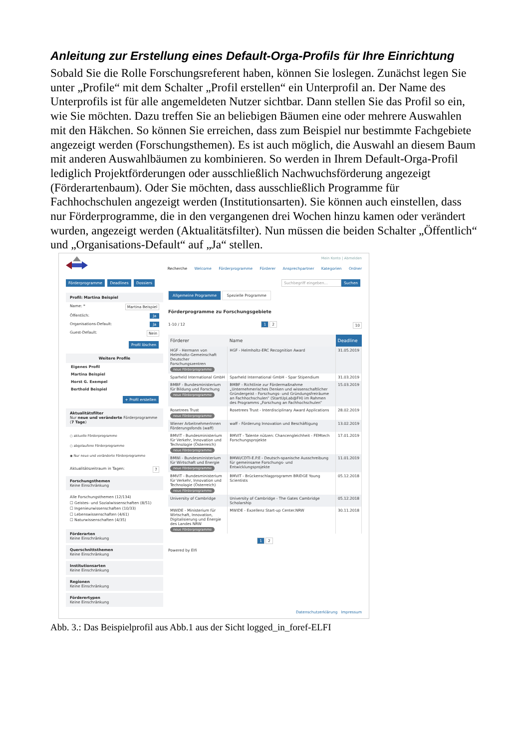Anleitung zur Erstellung eines Default-Orga-Profils für Ihre Einrichtung
Sobald Sie die Rolle Forschungsreferent haben, können Sie loslegen. Zunächst legen Sie unter „Profile“ mit dem Schalter „Profil erstellen“ ein Unterprofil an. Der Name des Unterprofils ist für alle angemeldeten Nutzer sichtbar. Dann stellen Sie das Profil so ein, wie Sie möchten. Dazu treffen Sie an beliebigen Bäumen eine oder mehrere Auswahlen mit den Häkchen. So können Sie erreichen, dass zum Beispiel nur bestimmte Fachgebiete angezeigt werden (Forschungsthemen). Es ist auch möglich, die Auswahl an diesem Baum mit anderen Auswahlbäumen zu kombinieren. So werden in Ihrem Default-Orga-Profil lediglich Projektförderungen oder ausschließlich Nachwuchsförderung angezeigt (Förderartenbaum). Oder Sie möchten, dass ausschließlich Programme für Fachhochschulen angezeigt werden (Institutionsarten). Sie können auch einstellen, dass nur Förderprogramme, die in den vergangenen drei Wochen hinzu kamen oder verändert wurden, angezeigt werden (Aktualitätsfilter). Nun müssen die beiden Schalter „Öffentlich“ und „Organisations-Default“ auf „Ja“ stellen.
Mein Konto | Abmelden
Recherche Welcome Förderprogramme Förderer Ansprechpartner Kategorien Ordner
Förderprogramme Deadlines Dossiers
Suchbegriff eingeben... Suchen
Profil: Martina Beispiel
Name: * Martina Beispiel
Öffentlich: Ja
Organisations-Default: Ja
Guest-Default: Nein
Profil löschen
Weitere Profile
Eigenes Profil
Martina Beispiel
Horst G. Exempel
Berthold Beispiel
+ Profil erstellen
Aktualitätsfilter
Nur neue und veränderte Förderprogramme (7 Tage)
○ aktuelle Förderprogramme
○ abgelaufene Förderprogramme
◉ Nur neue und veränderte Förderprogramme
Aktualitätszeitraum in Tagen: 7
Forschungsthemen
Keine Einschränkung
Alle Forschungsthemen (12/134)
☐ Geistes- und Sozialwissenschaften (8/51)
☐ Ingenieurwissenschaften (10/33)
☐ Lebenswissenschaften (4/61)
☐ Naturwissenschaften (4/35)
Förderarten
Keine Einschränkung
Querschnittsthemen
Keine Einschränkung
Institutionsarten
Keine Einschränkung
Regionen
Keine Einschränkung
Förderertypen
Keine Einschränkung
Allgemeine Programme Spezielle Programme
Förderprogramme zu Forschungsgebiete
1-10 / 12 1 2 10
| Förderer | Name | Deadline |
| --- | --- | --- |
| HGF - Hermann von Helmholtz-Gemeinschaft Deutscher Forschungszentren neue Förderprogramme | HGF - Helmholtz-ERC Recognition Award | 31.05.2019 |
| Sparheld International GmbH | Sparheld International GmbH - Spar Stipendium | 31.03.2019 |
| BMBF - Bundesministerium für Bildung und Forschung neue Förderprogramme | BMBF - Richtlinie zur Fördermaßnahme „Unternehmerisches Denken und wissenschaftlicher Gründergeist - Forschungs- und Gründungsfreiräume an Fachhochschulen“ (StartUpLab@FH) im Rahmen des Programms „Forschung an Fachhochschulen“ | 15.03.2019 |
| Rosetrees Trust neue Förderprogramme | Rosetrees Trust - Interdisciplinary Award Applications | 28.02.2019 |
| Wiener ArbeitnehmerInnen Förderungsfonds (waff) | waff - Förderung Innovation und Beschäftigung | 13.02.2019 |
| BMVIT - Bundesministerium für Verkehr, Innovation und Technologie (Österreich) neue Förderprogramme | BMVIT - Talente nützen: Chancengleichheit - FEMtech Forschungsprojekte | 17.01.2019 |
| BMWi - Bundesministerium für Wirtschaft und Energie neue Förderprogramme | BMWi/CDTI-E.P.E - Deutsch-spanische Ausschreibung für gemeinsame Forschungs- und Entwicklungsprojekte | 11.01.2019 |
| BMVIT - Bundesministerium für Verkehr, Innovation und Technologie (Österreich) neue Förderprogramme | BMVIT - Brückenschlagprogramm BRIDGE Young Scientists | 05.12.2018 |
| University of Cambridge | University of Cambridge - The Gates Cambridge Scholarship | 05.12.2018 |
| MWIDE - Ministerium für Wirtschaft, Innovation, Digitalisierung und Energie des Landes NRW neue Förderprogramme | MWIDE - Exzellenz Start-up Center.NRW | 30.11.2018 |
1 2
Powered by Elfi
Datenschutzerklärung Impressum
Abb. 3.: Das Beispielprofil aus Abb.1 aus der Sicht logged_in_foref-ELFI